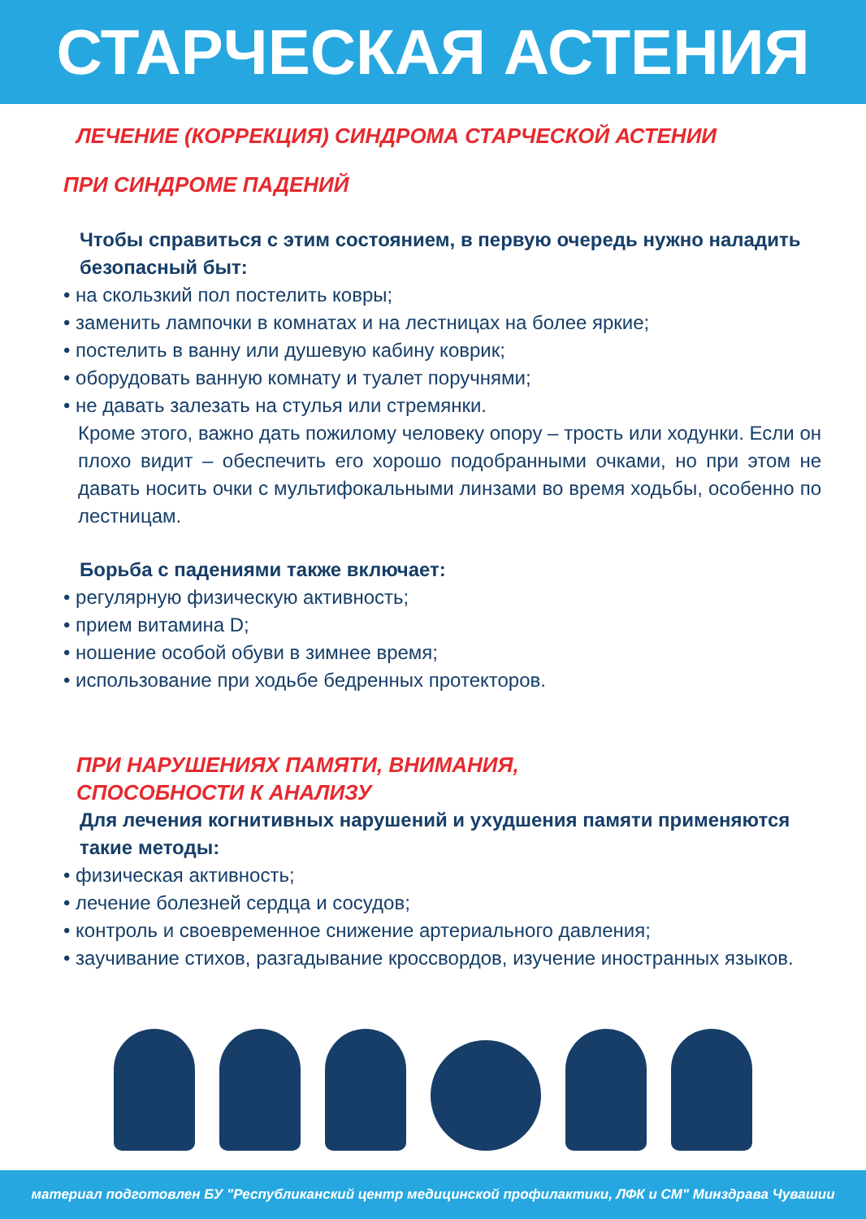СТАРЧЕСКАЯ АСТЕНИЯ
ЛЕЧЕНИЕ (КОРРЕКЦИЯ) СИНДРОМА СТАРЧЕСКОЙ АСТЕНИИ
ПРИ СИНДРОМЕ ПАДЕНИЙ
Чтобы справиться с этим состоянием, в первую очередь нужно наладить безопасный быт:
• на скользкий пол постелить ковры;
• заменить лампочки в комнатах и на лестницах на более яркие;
• постелить в ванну или душевую кабину коврик;
• оборудовать ванную комнату и туалет поручнями;
• не давать залезать на стулья или стремянки.
Кроме этого, важно дать пожилому человеку опору – трость или ходунки. Если он плохо видит – обеспечить его хорошо подобранными очками, но при этом не давать носить очки с мультифокальными линзами во время ходьбы, особенно по лестницам.
Борьба с падениями также включает:
• регулярную физическую активность;
• прием витамина D;
• ношение особой обуви в зимнее время;
• использование при ходьбе бедренных протекторов.
ПРИ НАРУШЕНИЯХ ПАМЯТИ, ВНИМАНИЯ,
СПОСОБНОСТИ К АНАЛИЗУ
Для лечения когнитивных нарушений и ухудшения памяти применяются такие методы:
• физическая активность;
• лечение болезней сердца и сосудов;
• контроль и своевременное снижение артериального давления;
• заучивание стихов, разгадывание кроссвордов, изучение иностранных языков.
материал подготовлен БУ "Республиканский центр медицинской профилактики, ЛФК и СМ" Минздрава Чувашии